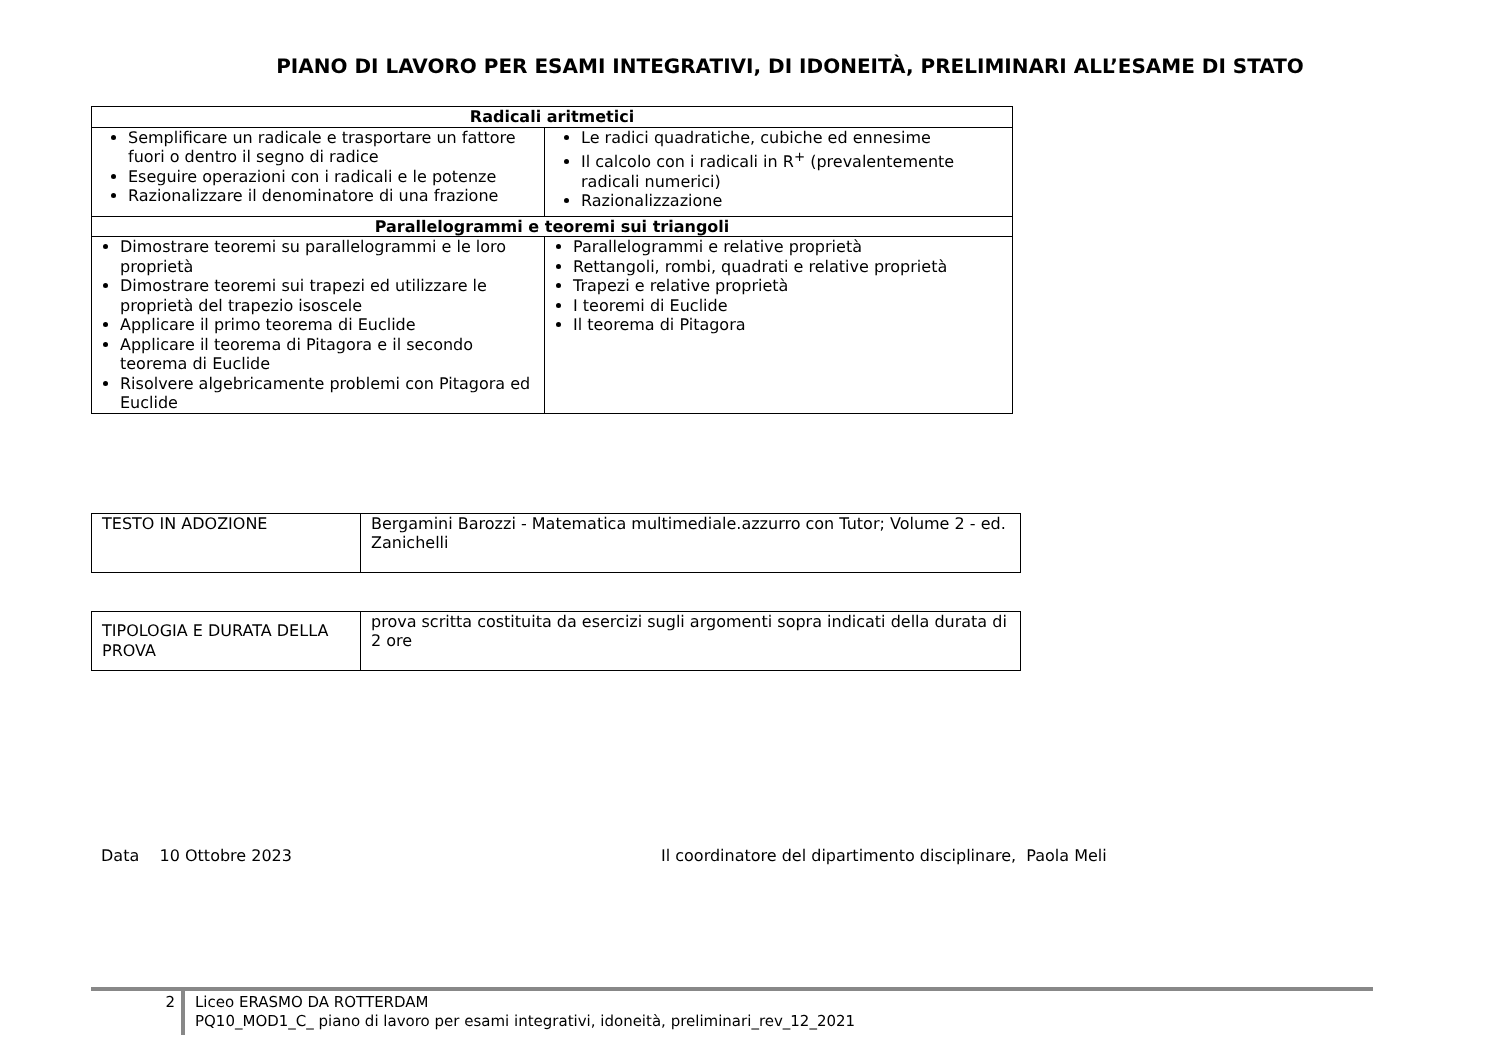PIANO DI LAVORO PER ESAMI INTEGRATIVI, DI IDONEITÀ, PRELIMINARI ALL’ESAME DI STATO
| Radicali aritmetici | |
| --- | --- |
| Semplificare un radicale e trasportare un fattore fuori o dentro il segno di radice Eseguire operazioni con i radicali e le potenze Razionalizzare il denominatore di una frazione | Le radici quadratiche, cubiche ed ennesime Il calcolo con i radicali in R<sup>+</sup> (prevalentemente radicali numerici) Razionalizzazione |
| Parallelogrammi e teoremi sui triangoli | |
| Dimostrare teoremi su parallelogrammi e le loro proprietà Dimostrare teoremi sui trapezi ed utilizzare le proprietà del trapezio isoscele Applicare il primo teorema di Euclide Applicare il teorema di Pitagora e il secondo teorema di Euclide Risolvere algebricamente problemi con Pitagora ed Euclide | Parallelogrammi e relative proprietà Rettangoli, rombi, quadrati e relative proprietà Trapezi e relative proprietà I teoremi di Euclide Il teorema di Pitagora |
| TESTO IN ADOZIONE | Bergamini Barozzi - Matematica multimediale.azzurro con Tutor; Volume 2 - ed. Zanichelli |
| TIPOLOGIA E DURATA DELLA PROVA | prova scritta costituita da esercizi sugli argomenti sopra indicati della durata di 2 ore |
Data 10 Ottobre 2023 Il coordinatore del dipartimento disciplinare, Paola Meli
2
Liceo ERASMO DA ROTTERDAM
PQ10_MOD1_C_ piano di lavoro per esami integrativi, idoneità, preliminari_rev_12_2021